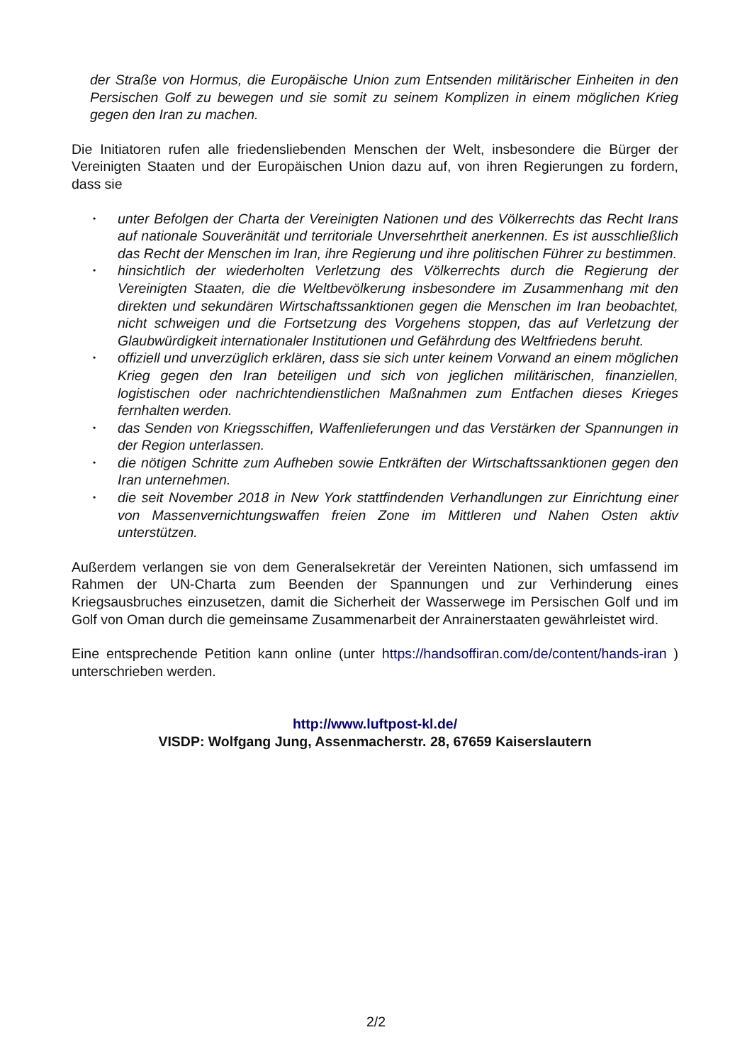der Straße von Hormus, die Europäische Union zum Entsenden militärischer Einheiten in den Persischen Golf zu bewegen und sie somit zu seinem Komplizen in einem möglichen Krieg gegen den Iran zu machen.
Die Initiatoren rufen alle friedensliebenden Menschen der Welt, insbesondere die Bürger der Vereinigten Staaten und der Europäischen Union dazu auf, von ihren Regierungen zu fordern, dass sie
• unter Befolgen der Charta der Vereinigten Nationen und des Völkerrechts das Recht Irans auf nationale Souveränität und territoriale Unversehrtheit anerkennen. Es ist ausschließlich das Recht der Menschen im Iran, ihre Regierung und ihre politischen Führer zu bestimmen.
• hinsichtlich der wiederholten Verletzung des Völkerrechts durch die Regierung der Vereinigten Staaten, die die Weltbevölkerung insbesondere im Zusammenhang mit den direkten und sekundären Wirtschaftssanktionen gegen die Menschen im Iran beobachtet, nicht schweigen und die Fortsetzung des Vorgehens stoppen, das auf Verletzung der Glaubwürdigkeit internationaler Institutionen und Gefährdung des Weltfriedens beruht.
• offiziell und unverzüglich erklären, dass sie sich unter keinem Vorwand an einem möglichen Krieg gegen den Iran beteiligen und sich von jeglichen militärischen, finanziellen, logistischen oder nachrichtendienstlichen Maßnahmen zum Entfachen dieses Krieges fernhalten werden.
• das Senden von Kriegsschiffen, Waffenlieferungen und das Verstärken der Spannungen in der Region unterlassen.
• die nötigen Schritte zum Aufheben sowie Entkräften der Wirtschaftssanktionen gegen den Iran unternehmen.
• die seit November 2018 in New York stattfindenden Verhandlungen zur Einrichtung einer von Massenvernichtungswaffen freien Zone im Mittleren und Nahen Osten aktiv unterstützen.
Außerdem verlangen sie von dem Generalsekretär der Vereinten Nationen, sich umfassend im Rahmen der UN-Charta zum Beenden der Spannungen und zur Verhinderung eines Kriegsausbruches einzusetzen, damit die Sicherheit der Wasserwege im Persischen Golf und im Golf von Oman durch die gemeinsame Zusammenarbeit der Anrainerstaaten gewährleistet wird.
Eine entsprechende Petition kann online (unter https://handsoffiran.com/de/content/hands-iran ) unterschrieben werden.
http://www.luftpost-kl.de/
VISDP: Wolfgang Jung, Assenmacherstr. 28, 67659 Kaiserslautern
2/2